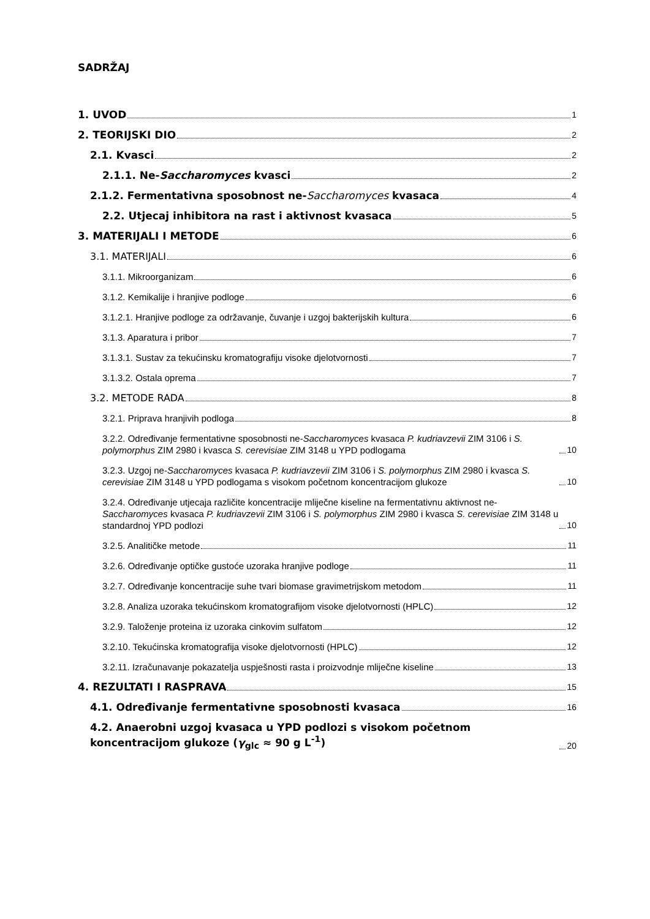SADRŽAJ
1. UVOD 1
2. TEORIJSKI DIO 2
2.1. Kvasci 2
2.1.1. Ne-Saccharomyces kvasci 2
2.1.2. Fermentativna sposobnost ne-Saccharomyces kvasaca 4
2.2. Utjecaj inhibitora na rast i aktivnost kvasaca 5
3. MATERIJALI I METODE 6
3.1. MATERIJALI 6
3.1.1. Mikroorganizam 6
3.1.2. Kemikalije i hranjive podloge 6
3.1.2.1. Hranjive podloge za održavanje, čuvanje i uzgoj bakterijskih kultura 6
3.1.3. Aparatura i pribor 7
3.1.3.1. Sustav za tekućinsku kromatografiju visoke djelotvornosti 7
3.1.3.2. Ostala oprema 7
3.2. METODE RADA 8
3.2.1. Priprava hranjivih podloga 8
3.2.2. Određivanje fermentativne sposobnosti ne-Saccharomyces kvasaca P. kudriavzevii ZIM 3106 i S. polymorphus ZIM 2980 i kvasca S. cerevisiae ZIM 3148 u YPD podlogama 10
3.2.3. Uzgoj ne-Saccharomyces kvasaca P. kudriavzevii ZIM 3106 i S. polymorphus ZIM 2980 i kvasca S. cerevisiae ZIM 3148 u YPD podlogama s visokom početnom koncentracijom glukoze 10
3.2.4. Određivanje utjecaja različite koncentracije mliječne kiseline na fermentativnu aktivnost ne-Saccharomyces kvasaca P. kudriavzevii ZIM 3106 i S. polymorphus ZIM 2980 i kvasca S. cerevisiae ZIM 3148 u standardnoj YPD podlozi 10
3.2.5. Analitičke metode 11
3.2.6. Određivanje optičke gustoće uzoraka hranjive podloge 11
3.2.7. Određivanje koncentracije suhe tvari biomase gravimetrijskom metodom 11
3.2.8. Analiza uzoraka tekućinskom kromatografijom visoke djelotvornosti (HPLC) 12
3.2.9. Taloženje proteina iz uzoraka cinkovim sulfatom 12
3.2.10. Tekućinska kromatografija visoke djelotvornosti (HPLC) 12
3.2.11. Izračunavanje pokazatelja uspješnosti rasta i proizvodnje mliječne kiseline 13
4. REZULTATI I RASPRAVA 15
4.1. Određivanje fermentativne sposobnosti kvasaca 16
4.2. Anaerobni uzgoj kvasaca u YPD podlozi s visokom početnom koncentracijom glukoze (γ<sub>glc</sub> ≈ 90 g L<sup>-1</sup>) 20